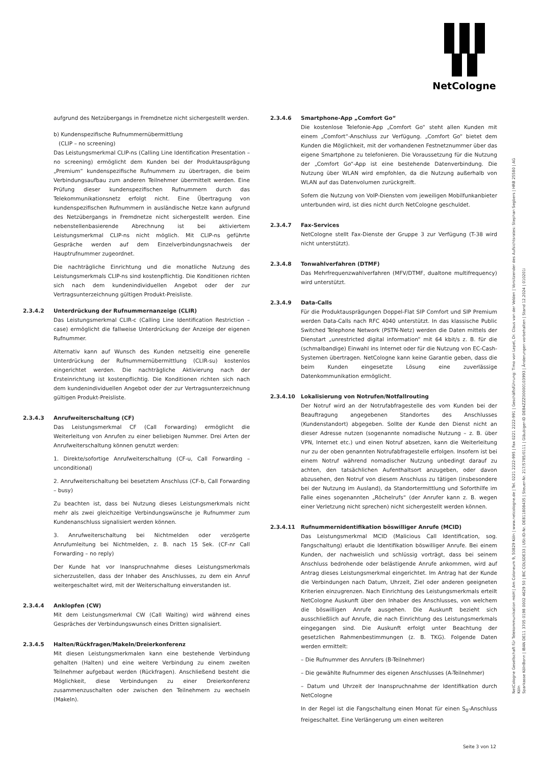NetCologne
aufgrund des Netzübergangs in Fremdnetze nicht sichergestellt werden.
b) Kundenspezifische Rufnummernübermittlung
(CLIP – no screening)
Das Leistungsmerkmal CLIP-ns (Calling Line Identification Presentation – no screening) ermöglicht dem Kunden bei der Produktausprägung „Premium“ kundenspezifische Rufnummern zu übertragen, die beim Verbindungsaufbau zum anderen Teilnehmer übermittelt werden. Eine Prüfung dieser kundenspezifischen Rufnummern durch das Telekommunikationsnetz erfolgt nicht. Eine Übertragung von kundenspezifischen Rufnummern in ausländische Netze kann aufgrund des Netzübergangs in Fremdnetze nicht sichergestellt werden. Eine nebenstellenbasierende Abrechnung ist bei aktiviertem Leistungsmerkmal CLIP-ns nicht möglich. Mit CLIP-ns geführte Gespräche werden auf dem Einzelverbindungsnachweis der Hauptrufnummer zugeordnet.
Die nachträgliche Einrichtung und die monatliche Nutzung des Leistungsmerkmals CLIP-ns sind kostenpflichtig. Die Konditionen richten sich nach dem kundenindividuellen Angebot oder der zur Vertragsunterzeichnung gültigen Produkt-Preisliste.
2.3.4.2 Unterdrückung der Rufnummernanzeige (CLIR)
Das Leistungsmerkmal CLIR-c (Calling Line Identification Restriction – case) ermöglicht die fallweise Unterdrückung der Anzeige der eigenen Rufnummer.
Alternativ kann auf Wunsch des Kunden netzseitig eine generelle Unterdrückung der Rufnummernübermittlung (CLIR-su) kostenlos eingerichtet werden. Die nachträgliche Aktivierung nach der Ersteinrichtung ist kostenpflichtig. Die Konditionen richten sich nach dem kundenindividuellen Angebot oder der zur Vertragsunterzeichnung gültigen Produkt-Preisliste.
2.3.4.3 Anrufweiterschaltung (CF)
Das Leistungsmerkmal CF (Call Forwarding) ermöglicht die Weiterleitung von Anrufen zu einer beliebigen Nummer. Drei Arten der Anrufweiterschaltung können genutzt werden:
1. Direkte/sofortige Anrufweiterschaltung (CF-u, Call Forwarding – unconditional)
2. Anrufweiterschaltung bei besetztem Anschluss (CF-b, Call Forwarding – busy)
Zu beachten ist, dass bei Nutzung dieses Leistungsmerkmals nicht mehr als zwei gleichzeitige Verbindungswünsche je Rufnummer zum Kundenanschluss signalisiert werden können.
3. Anrufweiterschaltung bei Nichtmelden oder verzögerte Anrufumleitung bei Nichtmelden, z. B. nach 15 Sek. (CF-nr Call Forwarding – no reply)
Der Kunde hat vor Inanspruchnahme dieses Leistungsmerkmals sicherzustellen, dass der Inhaber des Anschlusses, zu dem ein Anruf weitergeschaltet wird, mit der Weiterschaltung einverstanden ist.
2.3.4.4 Anklopfen (CW)
Mit dem Leistungsmerkmal CW (Call Waiting) wird während eines Gespräches der Verbindungswunsch eines Dritten signalisiert.
2.3.4.5 Halten/Rückfragen/Makeln/Dreierkonferenz
Mit diesen Leistungsmerkmalen kann eine bestehende Verbindung gehalten (Halten) und eine weitere Verbindung zu einem zweiten Teilnehmer aufgebaut werden (Rückfragen). Anschließend besteht die Möglichkeit, diese Verbindungen zu einer Dreierkonferenz zusammenzuschalten oder zwischen den Teilnehmern zu wechseln (Makeln).
2.3.4.6 Smartphone-App „Comfort Go“
Die kostenlose Telefonie-App „Comfort Go“ steht allen Kunden mit einem „Comfort“-Anschluss zur Verfügung. „Comfort Go“ bietet dem Kunden die Möglichkeit, mit der vorhandenen Festnetznummer über das eigene Smartphone zu telefonieren. Die Voraussetzung für die Nutzung der „Comfort Go“-App ist eine bestehende Datenverbindung. Die Nutzung über WLAN wird empfohlen, da die Nutzung außerhalb von WLAN auf das Datenvolumen zurückgreift.
Sofern die Nutzung von VoIP-Diensten vom jeweiligen Mobilfunkanbieter unterbunden wird, ist dies nicht durch NetCologne geschuldet.
2.3.4.7 Fax-Services
NetCologne stellt Fax-Dienste der Gruppe 3 zur Verfügung (T-38 wird nicht unterstützt).
2.3.4.8 Tonwahlverfahren (DTMF)
Das Mehrfrequenzwahlverfahren (MFV/DTMF, dualtone multifrequency) wird unterstützt.
2.3.4.9 Data-Calls
Für die Produktausprägungen Doppel-Flat SIP Comfort und SIP Premium werden Data-Calls nach RFC 4040 unterstützt. In das klassische Public Switched Telephone Network (PSTN-Netz) werden die Daten mittels der Dienstart „unrestricted digital information“ mit 64 kbit/s z. B. für die (schmalbandige) Einwahl ins Internet oder für die Nutzung von EC-Cash-Systemen übertragen. NetCologne kann keine Garantie geben, dass die beim Kunden eingesetzte Lösung eine zuverlässige Datenkommunikation ermöglicht.
2.3.4.10 Lokalisierung von Notrufen/Notfallrouting
Der Notruf wird an der Notrufabfragestelle des vom Kunden bei der Beauftragung angegebenen Standortes des Anschlusses (Kundenstandort) abgegeben. Sollte der Kunde den Dienst nicht an dieser Adresse nutzen (sogenannte nomadische Nutzung – z. B. über VPN, Internet etc.) und einen Notruf absetzen, kann die Weiterleitung nur zu der oben genannten Notrufabfragestelle erfolgen. Insofern ist bei einem Notruf während nomadischer Nutzung unbedingt darauf zu achten, den tatsächlichen Aufenthaltsort anzugeben, oder davon abzusehen, den Notruf von diesem Anschluss zu tätigen (insbesondere bei der Nutzung im Ausland), da Standortermittlung und Soforthilfe im Falle eines sogenannten „Röchelrufs“ (der Anrufer kann z. B. wegen einer Verletzung nicht sprechen) nicht sichergestellt werden können.
2.3.4.11 Rufnummernidentifikation böswilliger Anrufe (MCID)
Das Leistungsmerkmal MCID (Malicious Call Identification, sog. Fangschaltung) erlaubt die Identifikation böswilliger Anrufe. Bei einem Kunden, der nachweislich und schlüssig vorträgt, dass bei seinem Anschluss bedrohende oder belästigende Anrufe ankommen, wird auf Antrag dieses Leistungsmerkmal eingerichtet. Im Antrag hat der Kunde die Verbindungen nach Datum, Uhrzeit, Ziel oder anderen geeigneten Kriterien einzugrenzen. Nach Einrichtung des Leistungsmerkmals erteilt NetCologne Auskunft über den Inhaber des Anschlusses, von welchem die böswilligen Anrufe ausgehen. Die Auskunft bezieht sich ausschließlich auf Anrufe, die nach Einrichtung des Leistungsmerkmals eingegangen sind. Die Auskunft erfolgt unter Beachtung der gesetzlichen Rahmenbestimmungen (z. B. TKG). Folgende Daten werden ermittelt:
– Die Rufnummer des Anrufers (B-Teilnehmer)
– Die gewählte Rufnummer des eigenen Anschlusses (A-Teilnehmer)
– Datum und Uhrzeit der Inanspruchnahme der Identifikation durch NetCologne
In der Regel ist die Fangschaltung einen Monat für einen S<sub>0</sub>-Anschluss freigeschaltet. Eine Verlängerung um einen weiteren
NetCologne Gesellschaft für Telekommunikation mbH | Am Coloneum 9, 50829 Köln | www.netcologne.de | Tel. 0221 2222-995 | Fax 0221 2222-991 | Geschäftsführung: Timo von Lepel, Dr. Claus van der Velden | Vorsitzender des Aufsichtsrates: Stephan Segbers | HRB 25580 | AG Köln
Sparkasse KölnBonn | IBAN DE11 3705 0198 0002 4629 50 | BIC COLSDE33 | USt-ID-Nr. DE811808435 | Steuer-Nr. 217/5785/0111 | Gläubiger-ID DE84ZZZ00000103993 | Änderungen vorbehalten | Stand 12.2024 | 010201i
Seite 3 von 12